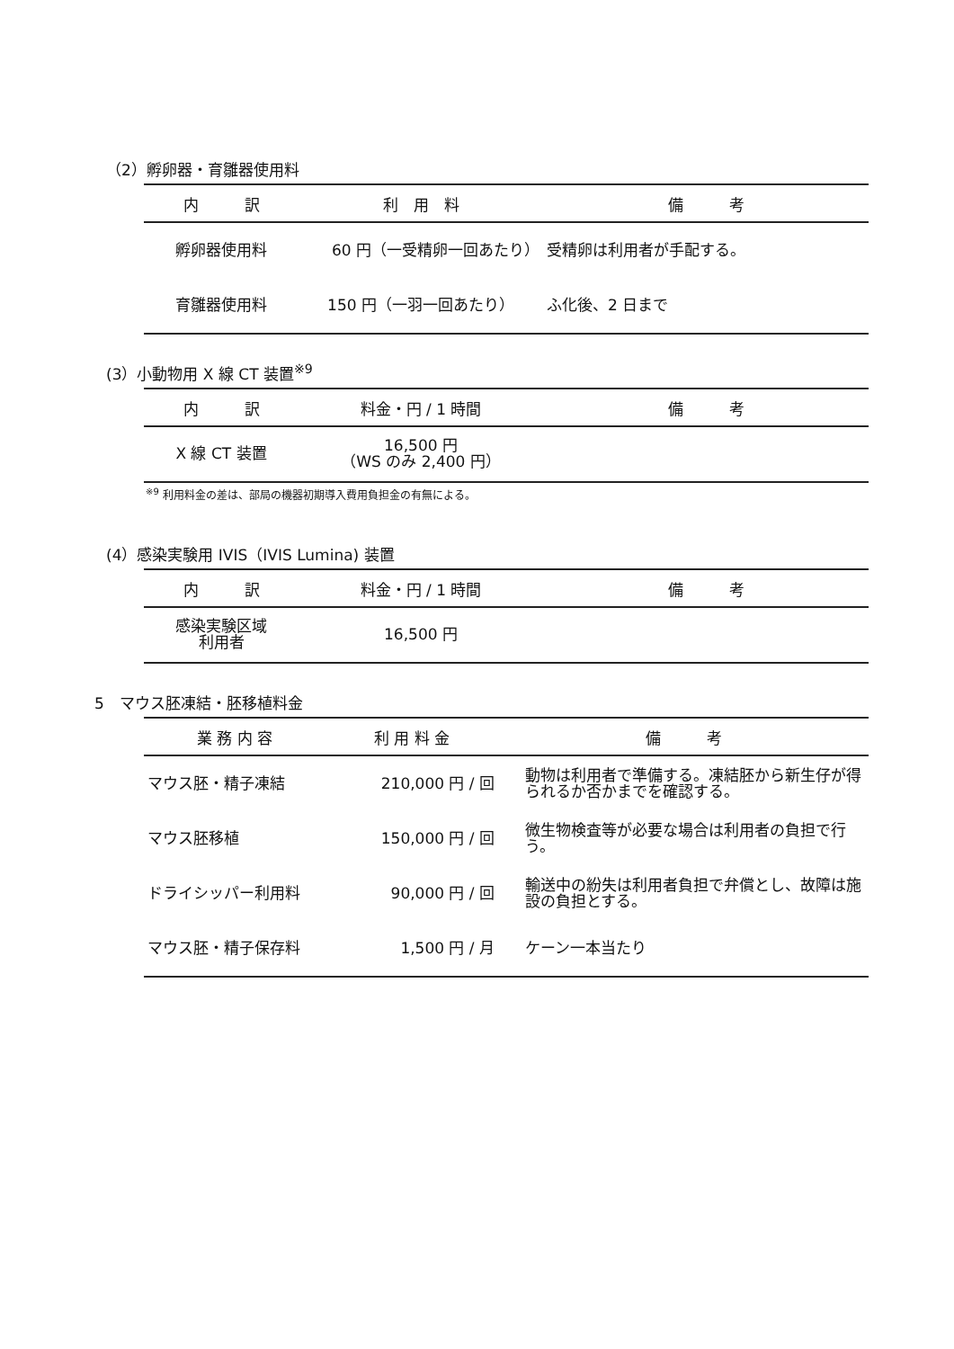（2）孵卵器・育雛器使用料
| 内 訳 | 利 用 料 | 備 考 |
| --- | --- | --- |
| 孵卵器使用料 | 60 円（一受精卵一回あたり） | 受精卵は利用者が手配する。 |
| 育雛器使用料 | 150 円（一羽一回あたり） | ふ化後、2 日まで |
(3）小動物用 X 線 CT 装置<sup>※9</sup>
| 内 訳 | 料金・円 / 1 時間 | 備 考 |
| --- | --- | --- |
| X 線 CT 装置 | 16,500 円 （WS のみ 2,400 円） | |
<sup>※9</sup> 利用料金の差は、部局の機器初期導入費用負担金の有無による。
(4）感染実験用 IVIS（IVIS Lumina) 装置
| 内 訳 | 料金・円 / 1 時間 | 備 考 |
| --- | --- | --- |
| 感染実験区域 利用者 | 16,500 円 | |
5　マウス胚凍結・胚移植料金
| 業 務 内 容 | 利 用 料 金 | 備 考 |
| --- | --- | --- |
| マウス胚・精子凍結 | 210,000 円 / 回 | 動物は利用者で準備する。凍結胚から新生仔が得られるか否かまでを確認する。 |
| マウス胚移植 | 150,000 円 / 回 | 微生物検査等が必要な場合は利用者の負担で行う。 |
| ドライシッパー利用料 | 90,000 円 / 回 | 輸送中の紛失は利用者負担で弁償とし、故障は施設の負担とする。 |
| マウス胚・精子保存料 | 1,500 円 / 月 | ケーン一本当たり |